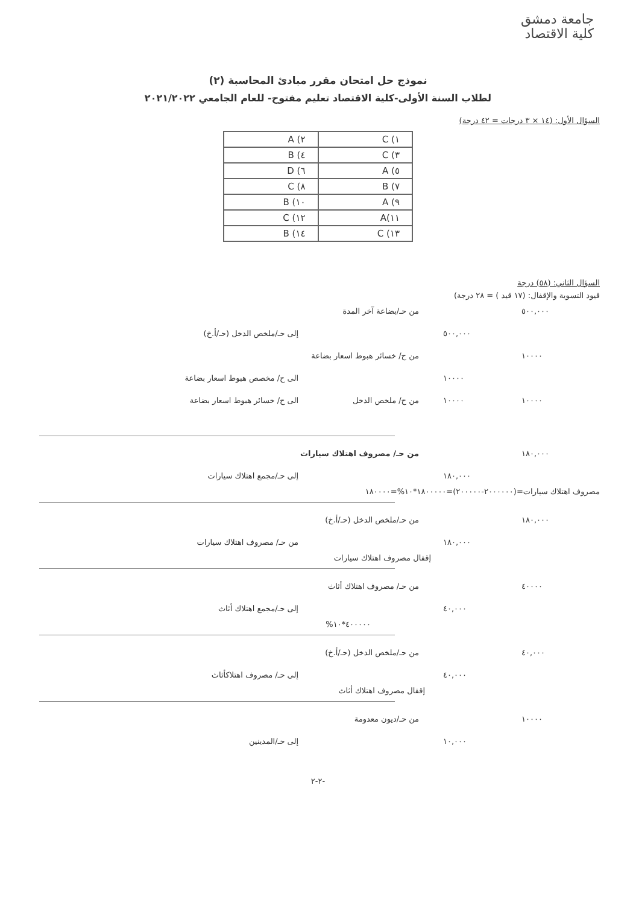جامعة دمشق
كلية الاقتصاد
نموذج حل امتحان مقرر مبادئ المحاسبة (٢)
لطلاب السنة الأولى-كلية الاقتصاد تعليم مفتوح- للعام الجامعي ٢٠٢١/٢٠٢٢
السؤال الأول: (١٤ × ٣ درجات = ٤٢ درجة)
| A (٢ | C (١ |
| B (٤ | C (٣ |
| D (٦ | A (٥ |
| C (٨ | B (٧ |
| B (١٠ | A (٩ |
| C (١٢ | A(١١ |
| B (١٤ | C (١٣ |
السؤال الثاني: (٥٨) درجة
قيود التسوية والإقفال: (١٧ قيد ) = ٢٨ درجة)
٥٠٠,٠٠٠ من حـ/بضاعة آخر المدة
٥٠٠,٠٠٠ إلى حـ/ملخص الدخل (حـ/أ.خ)
١٠٠٠٠ من ح/ خسائر هبوط اسعار بضاعة
١٠٠٠٠ الى ح/ مخصص هبوط اسعار بضاعة
١٠٠٠٠ ١٠٠٠٠ من ح/ ملخص الدخل الى ح/ خسائر هبوط اسعار بضاعة
١٨٠,٠٠٠ من حـ/ مصروف اهتلاك سيارات
١٨٠,٠٠٠ إلى حـ/مجمع اهتلاك سيارات
مصروف اهتلاك سيارات=(٢٠٠٠٠٠٠-٢٠٠٠٠٠)=١٨٠٠٠٠٠*١٠%=١٨٠٠٠٠
١٨٠,٠٠٠ من حـ/ملخص الدخل (حـ/أ.خ)
١٨٠,٠٠٠ من حـ/ مصروف اهتلاك سيارات
إقفال مصروف اهتلاك سيارات
٤٠٠٠٠ من حـ/ مصروف اهتلاك أثاث
٤٠,٠٠٠ إلى حـ/مجمع اهتلاك أثاث
٤٠٠٠٠٠*١٠%
٤٠,٠٠٠ من حـ/ملخص الدخل (حـ/أ.خ)
٤٠,٠٠٠ إلى حـ/ مصروف اهتلاكأثاث
إقفال مصروف اهتلاك أثاث
١٠٠٠٠ من حـ/ديون معدومة
١٠,٠٠٠ إلى حـ/المدينين
-٢-٢